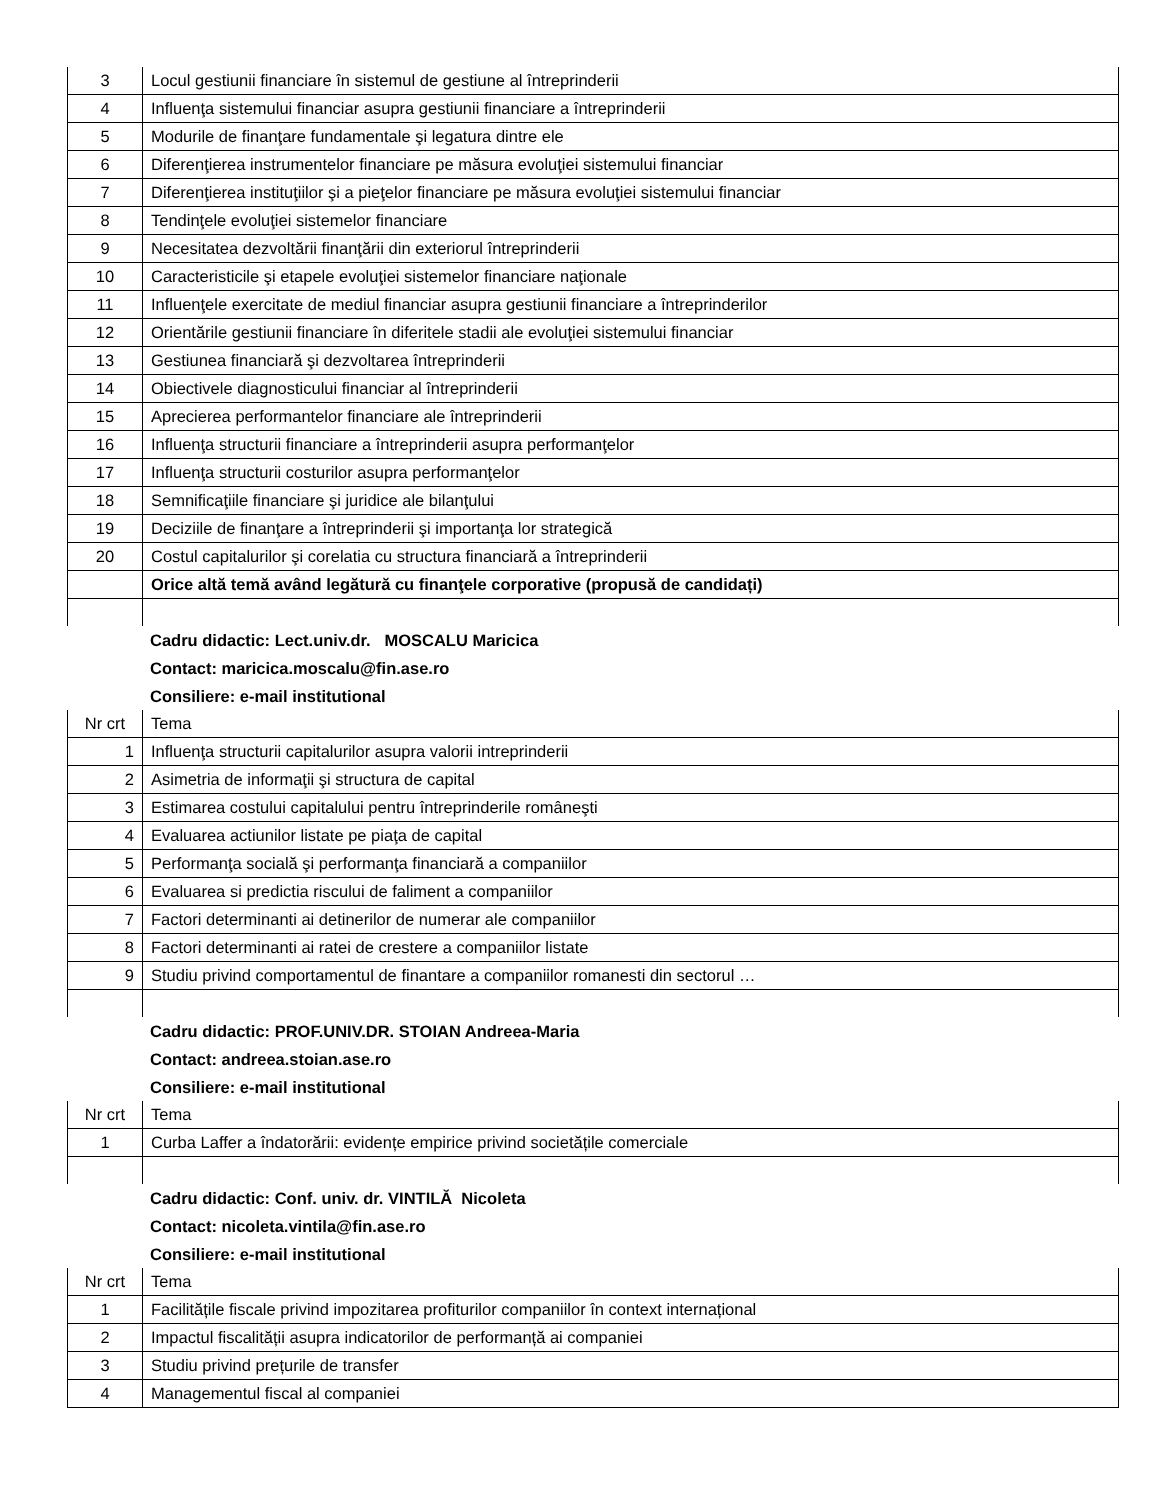| 3 | Locul gestiunii financiare în sistemul de gestiune al întreprinderii |
| 4 | Influenţa sistemului financiar asupra gestiunii financiare a întreprinderii |
| 5 | Modurile de finanţare fundamentale şi legatura dintre ele |
| 6 | Diferenţierea instrumentelor financiare pe măsura evoluţiei sistemului financiar |
| 7 | Diferenţierea instituţiilor şi a pieţelor financiare pe măsura evoluţiei sistemului financiar |
| 8 | Tendinţele evoluţiei sistemelor financiare |
| 9 | Necesitatea dezvoltării finanţării din exteriorul întreprinderii |
| 10 | Caracteristicile şi etapele evoluţiei sistemelor financiare naţionale |
| 11 | Influenţele exercitate de mediul financiar asupra gestiunii financiare a întreprinderilor |
| 12 | Orientările gestiunii financiare în diferitele stadii ale evoluţiei sistemului financiar |
| 13 | Gestiunea financiară şi dezvoltarea întreprinderii |
| 14 | Obiectivele diagnosticului financiar al întreprinderii |
| 15 | Aprecierea performantelor financiare ale întreprinderii |
| 16 | Influenţa structurii financiare a întreprinderii asupra performanţelor |
| 17 | Influenţa structurii costurilor asupra performanţelor |
| 18 | Semnificaţiile financiare şi juridice ale bilanţului |
| 19 | Deciziile de finanţare a întreprinderii şi importanţa lor strategică |
| 20 | Costul capitalurilor şi corelatia cu structura financiară a întreprinderii |
| | Orice altă temă având legătură cu finanţele corporative (propusă de candidați) |
Cadru didactic: Lect.univ.dr. MOSCALU Maricica
Contact: maricica.moscalu@fin.ase.ro
Consiliere: e-mail institutional
| Nr crt | Tema |
| 1 | Influenţa structurii capitalurilor asupra valorii intreprinderii |
| 2 | Asimetria de informaţii şi structura de capital |
| 3 | Estimarea costului capitalului pentru întreprinderile româneşti |
| 4 | Evaluarea actiunilor listate pe piaţa de capital |
| 5 | Performanţa socială şi performanţa financiară a companiilor |
| 6 | Evaluarea si predictia riscului de faliment a companiilor |
| 7 | Factori determinanti ai detinerilor de numerar ale companiilor |
| 8 | Factori determinanti ai ratei de crestere a companiilor listate |
| 9 | Studiu privind comportamentul de finantare a companiilor romanesti din sectorul … |
Cadru didactic: PROF.UNIV.DR. STOIAN Andreea-Maria
Contact: andreea.stoian.ase.ro
Consiliere: e-mail institutional
| Nr crt | Tema |
| 1 | Curba Laffer a îndatorării: evidențe empirice privind societățile comerciale |
Cadru didactic: Conf. univ. dr. VINTILĂ Nicoleta
Contact: nicoleta.vintila@fin.ase.ro
Consiliere: e-mail institutional
| Nr crt | Tema |
| 1 | Facilitățile fiscale privind impozitarea profiturilor companiilor în context internațional |
| 2 | Impactul fiscalității asupra indicatorilor de performanță ai companiei |
| 3 | Studiu privind prețurile de transfer |
| 4 | Managementul fiscal al companiei |